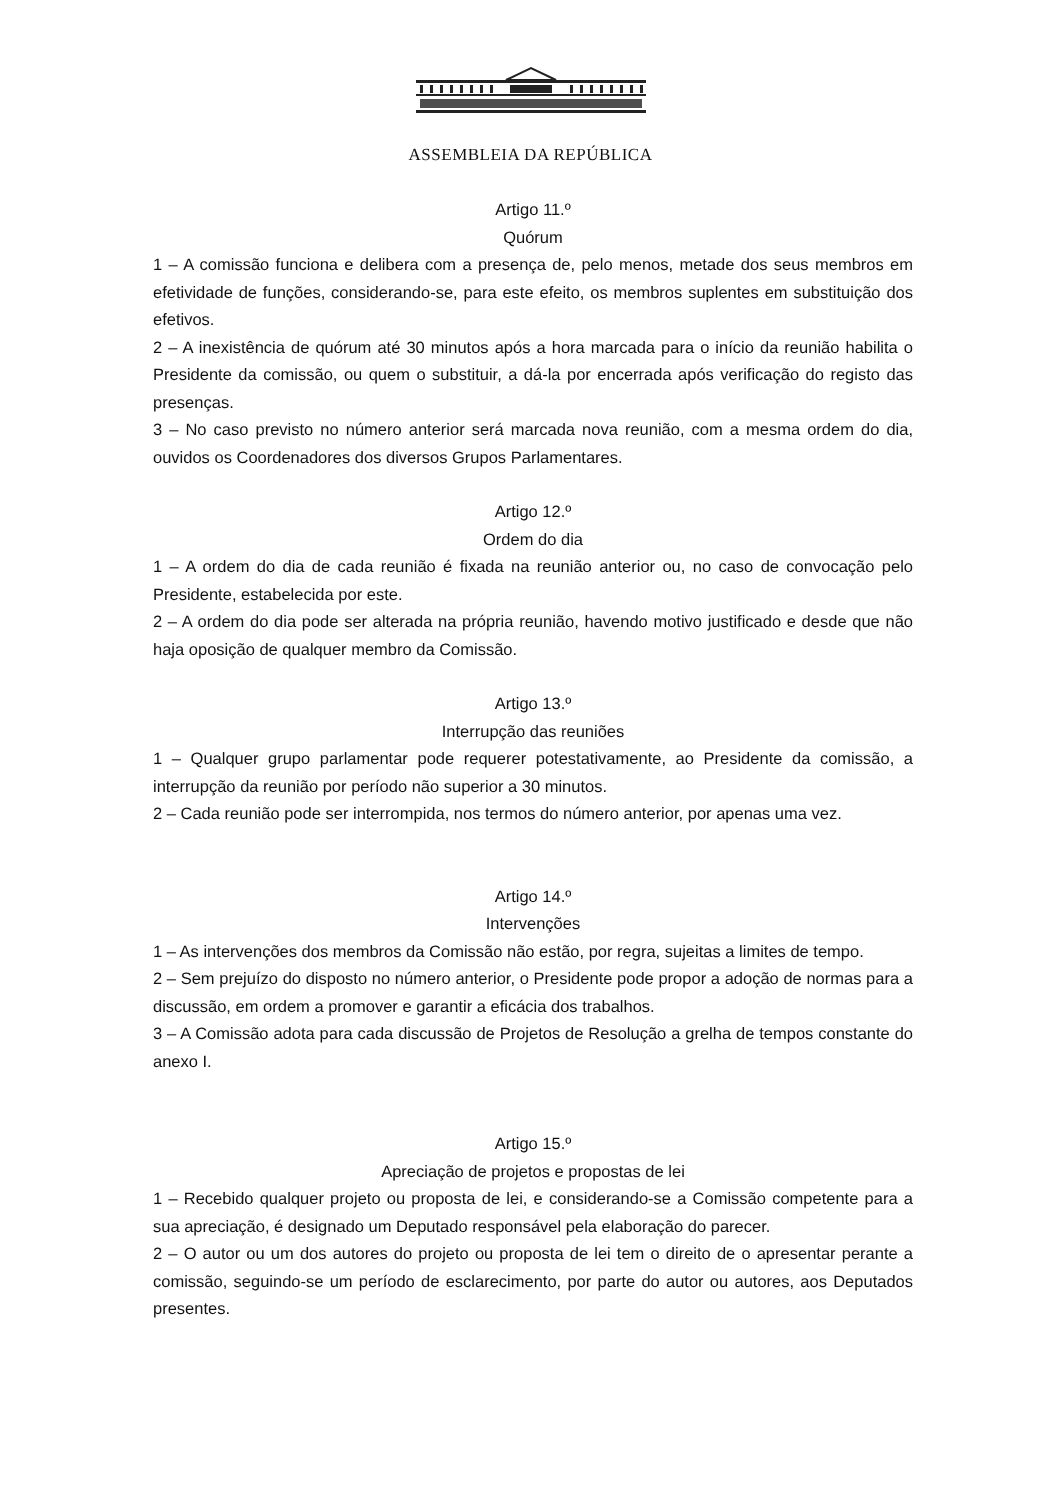ASSEMBLEIA DA REPÚBLICA
Artigo 11.º
Quórum
1 – A comissão funciona e delibera com a presença de, pelo menos, metade dos seus membros em efetividade de funções, considerando-se, para este efeito, os membros suplentes em substituição dos efetivos.
2 – A inexistência de quórum até 30 minutos após a hora marcada para o início da reunião habilita o Presidente da comissão, ou quem o substituir, a dá-la por encerrada após verificação do registo das presenças.
3 – No caso previsto no número anterior será marcada nova reunião, com a mesma ordem do dia, ouvidos os Coordenadores dos diversos Grupos Parlamentares.
Artigo 12.º
Ordem do dia
1 – A ordem do dia de cada reunião é fixada na reunião anterior ou, no caso de convocação pelo Presidente, estabelecida por este.
2 – A ordem do dia pode ser alterada na própria reunião, havendo motivo justificado e desde que não haja oposição de qualquer membro da Comissão.
Artigo 13.º
Interrupção das reuniões
1 – Qualquer grupo parlamentar pode requerer potestativamente, ao Presidente da comissão, a interrupção da reunião por período não superior a 30 minutos.
2 – Cada reunião pode ser interrompida, nos termos do número anterior, por apenas uma vez.
Artigo 14.º
Intervenções
1 – As intervenções dos membros da Comissão não estão, por regra, sujeitas a limites de tempo.
2 – Sem prejuízo do disposto no número anterior, o Presidente pode propor a adoção de normas para a discussão, em ordem a promover e garantir a eficácia dos trabalhos.
3 – A Comissão adota para cada discussão de Projetos de Resolução a grelha de tempos constante do anexo I.
Artigo 15.º
Apreciação de projetos e propostas de lei
1 – Recebido qualquer projeto ou proposta de lei, e considerando-se a Comissão competente para a sua apreciação, é designado um Deputado responsável pela elaboração do parecer.
2 – O autor ou um dos autores do projeto ou proposta de lei tem o direito de o apresentar perante a comissão, seguindo-se um período de esclarecimento, por parte do autor ou autores, aos Deputados presentes.